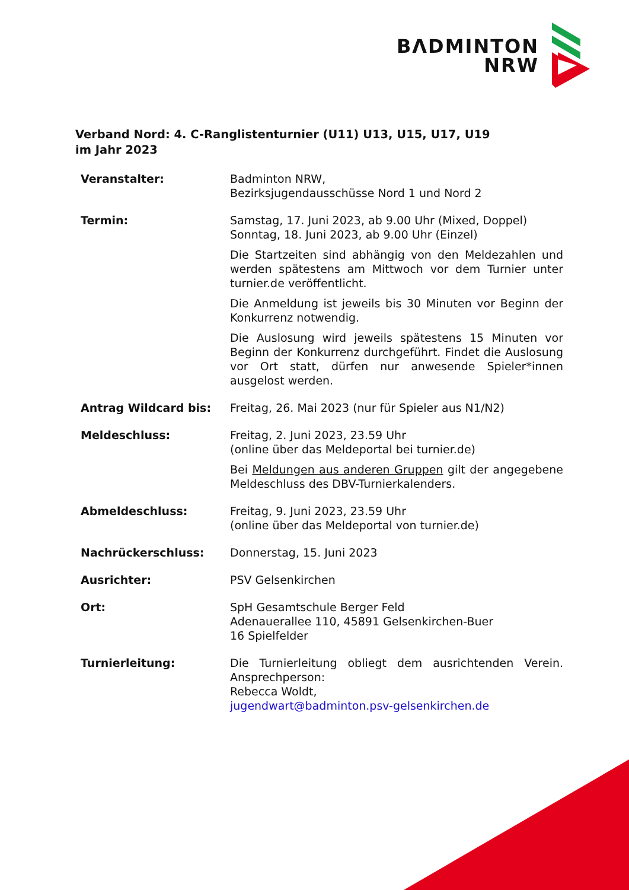BΛDMINTON
NRW
Verband Nord: 4. C-Ranglistenturnier (U11) U13, U15, U17, U19
im Jahr 2023
| Veranstalter: | Badminton NRW, Bezirksjugendausschüsse Nord 1 und Nord 2 |
| Termin: | Samstag, 17. Juni 2023, ab 9.00 Uhr (Mixed, Doppel) Sonntag, 18. Juni 2023, ab 9.00 Uhr (Einzel) Die Startzeiten sind abhängig von den Meldezahlen und werden spätestens am Mittwoch vor dem Turnier unter turnier.de veröffentlicht. Die Anmeldung ist jeweils bis 30 Minuten vor Beginn der Konkurrenz notwendig. Die Auslosung wird jeweils spätestens 15 Minuten vor Beginn der Konkurrenz durchgeführt. Findet die Auslosung vor Ort statt, dürfen nur anwesende Spieler*innen ausgelost werden. |
| Antrag Wildcard bis: | Freitag, 26. Mai 2023 (nur für Spieler aus N1/N2) |
| Meldeschluss: | Freitag, 2. Juni 2023, 23.59 Uhr (online über das Meldeportal bei turnier.de) Bei Meldungen aus anderen Gruppen gilt der angegebene Meldeschluss des DBV-Turnierkalenders. |
| Abmeldeschluss: | Freitag, 9. Juni 2023, 23.59 Uhr (online über das Meldeportal von turnier.de) |
| Nachrückerschluss: | Donnerstag, 15. Juni 2023 |
| Ausrichter: | PSV Gelsenkirchen |
| Ort: | SpH Gesamtschule Berger Feld Adenauerallee 110, 45891 Gelsenkirchen-Buer 16 Spielfelder |
| Turnierleitung: | Die Turnierleitung obliegt dem ausrichtenden Verein. Ansprechperson: Rebecca Woldt, jugendwart@badminton.psv-gelsenkirchen.de |